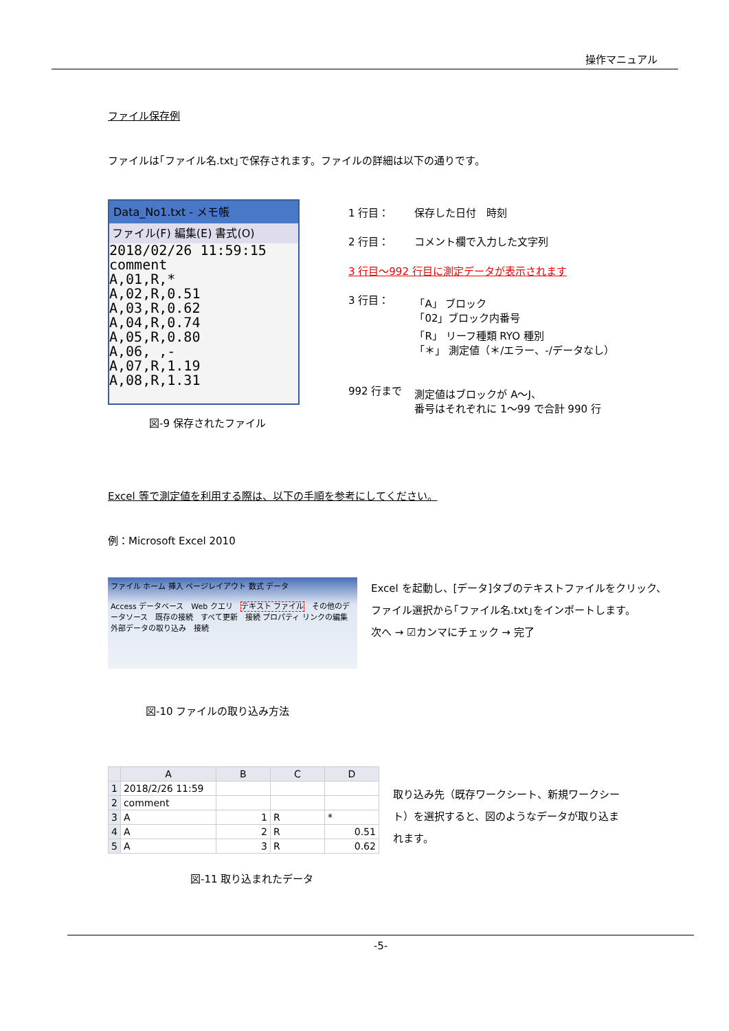操作マニュアル
ファイル保存例
ファイルは｢ファイル名.txt｣で保存されます。ファイルの詳細は以下の通りです。
Data_No1.txt - メモ帳
ファイル(F) 編集(E) 書式(O)
2018/02/26 11:59:15
comment
A,01,R,*
A,02,R,0.51
A,03,R,0.62
A,04,R,0.74
A,05,R,0.80
A,06, ,-
A,07,R,1.19
A,08,R,1.31
図-9 保存されたファイル
| 1 行目： | 保存した日付 時刻 |
| 2 行目： | コメント欄で入力した文字列 |
| 3 行目～992 行目に測定データが表示されます | |
| 3 行目： | 「A」 ブロック 「02」ブロック内番号 「R」 リーフ種類 RYO 種別 「＊」 測定値（＊/エラー、-/データなし） |
| 992 行まで | 測定値はブロックが A～J、 番号はそれぞれに 1～99 で合計 990 行 |
Excel 等で測定値を利用する際は、以下の手順を参考にしてください。
例：Microsoft Excel 2010
ファイル ホーム 挿入 ページレイアウト 数式 データ
Access データベース　Web クエリ　テキスト ファイル　その他のデータソース　既存の接続　すべて更新　接続 プロパティ リンクの編集
外部データの取り込み　接続
Excel を起動し、[データ]タブのテキストファイルをクリック、
ファイル選択から｢ファイル名.txt｣をインポートします。
次へ → ☑カンマにチェック → 完了
図-10 ファイルの取り込み方法
| | A | B | C | D |
| --- | --- | --- | --- | --- |
| 1 | 2018/2/26 11:59 | | | |
| 2 | comment | | | |
| 3 | A | 1 | R | * |
| 4 | A | 2 | R | 0.51 |
| 5 | A | 3 | R | 0.62 |
取り込み先（既存ワークシート、新規ワークシート）を選択すると、図のようなデータが取り込まれます。
図-11 取り込まれたデータ
-5-